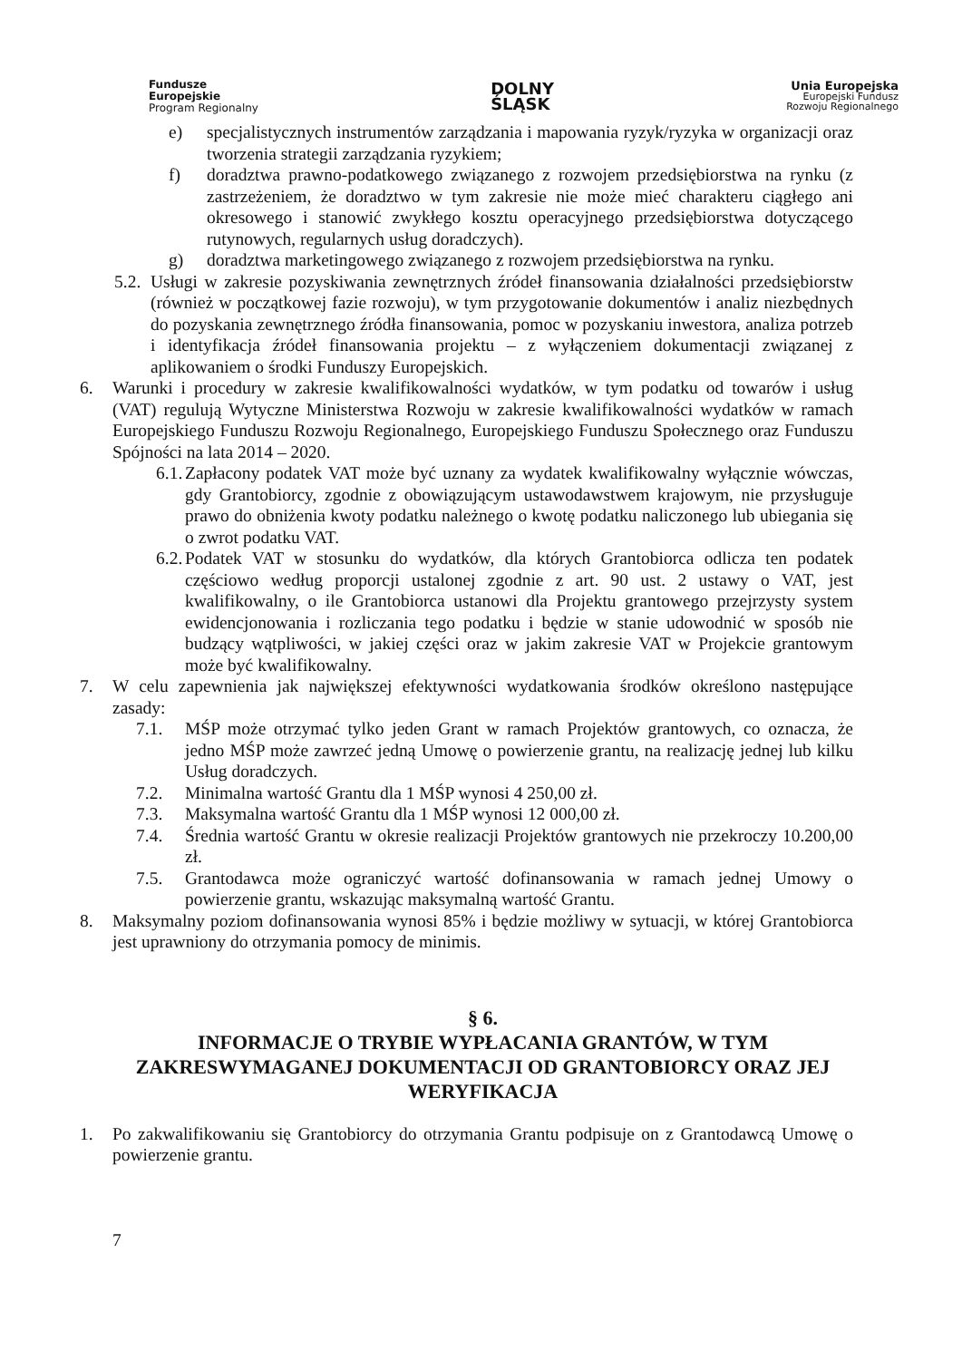Fundusze
Europejskie
Program Regionalny
DOLNY
ŚLĄSK
Unia Europejska
Europejski Fundusz
Rozwoju Regionalnego
e) specjalistycznych instrumentów zarządzania i mapowania ryzyk/ryzyka w organizacji oraz tworzenia strategii zarządzania ryzykiem;
f) doradztwa prawno-podatkowego związanego z rozwojem przedsiębiorstwa na rynku (z zastrzeżeniem, że doradztwo w tym zakresie nie może mieć charakteru ciągłego ani okresowego i stanowić zwykłego kosztu operacyjnego przedsiębiorstwa dotyczącego rutynowych, regularnych usług doradczych).
g) doradztwa marketingowego związanego z rozwojem przedsiębiorstwa na rynku.
5.2. Usługi w zakresie pozyskiwania zewnętrznych źródeł finansowania działalności przedsiębiorstw (również w początkowej fazie rozwoju), w tym przygotowanie dokumentów i analiz niezbędnych do pozyskania zewnętrznego źródła finansowania, pomoc w pozyskaniu inwestora, analiza potrzeb i identyfikacja źródeł finansowania projektu – z wyłączeniem dokumentacji związanej z aplikowaniem o środki Funduszy Europejskich.
6. Warunki i procedury w zakresie kwalifikowalności wydatków, w tym podatku od towarów i usług (VAT) regulują Wytyczne Ministerstwa Rozwoju w zakresie kwalifikowalności wydatków w ramach Europejskiego Funduszu Rozwoju Regionalnego, Europejskiego Funduszu Społecznego oraz Funduszu Spójności na lata 2014 – 2020.
6.1. Zapłacony podatek VAT może być uznany za wydatek kwalifikowalny wyłącznie wówczas, gdy Grantobiorcy, zgodnie z obowiązującym ustawodawstwem krajowym, nie przysługuje prawo do obniżenia kwoty podatku należnego o kwotę podatku naliczonego lub ubiegania się o zwrot podatku VAT.
6.2. Podatek VAT w stosunku do wydatków, dla których Grantobiorca odlicza ten podatek częściowo według proporcji ustalonej zgodnie z art. 90 ust. 2 ustawy o VAT, jest kwalifikowalny, o ile Grantobiorca ustanowi dla Projektu grantowego przejrzysty system ewidencjonowania i rozliczania tego podatku i będzie w stanie udowodnić w sposób nie budzący wątpliwości, w jakiej części oraz w jakim zakresie VAT w Projekcie grantowym może być kwalifikowalny.
7. W celu zapewnienia jak największej efektywności wydatkowania środków określono następujące zasady:
7.1. MŚP może otrzymać tylko jeden Grant w ramach Projektów grantowych, co oznacza, że jedno MŚP może zawrzeć jedną Umowę o powierzenie grantu, na realizację jednej lub kilku Usług doradczych.
7.2. Minimalna wartość Grantu dla 1 MŚP wynosi 4 250,00 zł.
7.3. Maksymalna wartość Grantu dla 1 MŚP wynosi 12 000,00 zł.
7.4. Średnia wartość Grantu w okresie realizacji Projektów grantowych nie przekroczy 10.200,00 zł.
7.5. Grantodawca może ograniczyć wartość dofinansowania w ramach jednej Umowy o powierzenie grantu, wskazując maksymalną wartość Grantu.
8. Maksymalny poziom dofinansowania wynosi 85% i będzie możliwy w sytuacji, w której Grantobiorca jest uprawniony do otrzymania pomocy de minimis.
§ 6.
INFORMACJE O TRYBIE WYPŁACANIA GRANTÓW, W TYM ZAKRESWYMAGANEJ DOKUMENTACJI OD GRANTOBIORCY ORAZ JEJ WERYFIKACJA
1. Po zakwalifikowaniu się Grantobiorcy do otrzymania Grantu podpisuje on z Grantodawcą Umowę o powierzenie grantu.
7